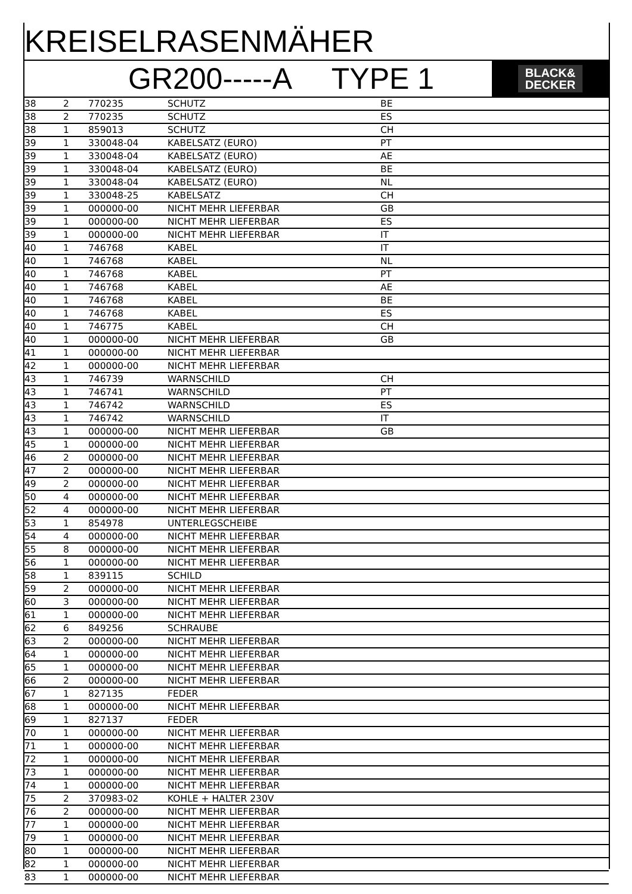KREISELRASENMÄHER
GR200-----A TYPE 1
BLACK&
DECKER
| 38 | 2 | 770235 | SCHUTZ | BE |
| 38 | 2 | 770235 | SCHUTZ | ES |
| 38 | 1 | 859013 | SCHUTZ | CH |
| 39 | 1 | 330048-04 | KABELSATZ (EURO) | PT |
| 39 | 1 | 330048-04 | KABELSATZ (EURO) | AE |
| 39 | 1 | 330048-04 | KABELSATZ (EURO) | BE |
| 39 | 1 | 330048-04 | KABELSATZ (EURO) | NL |
| 39 | 1 | 330048-25 | KABELSATZ | CH |
| 39 | 1 | 000000-00 | NICHT MEHR LIEFERBAR | GB |
| 39 | 1 | 000000-00 | NICHT MEHR LIEFERBAR | ES |
| 39 | 1 | 000000-00 | NICHT MEHR LIEFERBAR | IT |
| 40 | 1 | 746768 | KABEL | IT |
| 40 | 1 | 746768 | KABEL | NL |
| 40 | 1 | 746768 | KABEL | PT |
| 40 | 1 | 746768 | KABEL | AE |
| 40 | 1 | 746768 | KABEL | BE |
| 40 | 1 | 746768 | KABEL | ES |
| 40 | 1 | 746775 | KABEL | CH |
| 40 | 1 | 000000-00 | NICHT MEHR LIEFERBAR | GB |
| 41 | 1 | 000000-00 | NICHT MEHR LIEFERBAR | |
| 42 | 1 | 000000-00 | NICHT MEHR LIEFERBAR | |
| 43 | 1 | 746739 | WARNSCHILD | CH |
| 43 | 1 | 746741 | WARNSCHILD | PT |
| 43 | 1 | 746742 | WARNSCHILD | ES |
| 43 | 1 | 746742 | WARNSCHILD | IT |
| 43 | 1 | 000000-00 | NICHT MEHR LIEFERBAR | GB |
| 45 | 1 | 000000-00 | NICHT MEHR LIEFERBAR | |
| 46 | 2 | 000000-00 | NICHT MEHR LIEFERBAR | |
| 47 | 2 | 000000-00 | NICHT MEHR LIEFERBAR | |
| 49 | 2 | 000000-00 | NICHT MEHR LIEFERBAR | |
| 50 | 4 | 000000-00 | NICHT MEHR LIEFERBAR | |
| 52 | 4 | 000000-00 | NICHT MEHR LIEFERBAR | |
| 53 | 1 | 854978 | UNTERLEGSCHEIBE | |
| 54 | 4 | 000000-00 | NICHT MEHR LIEFERBAR | |
| 55 | 8 | 000000-00 | NICHT MEHR LIEFERBAR | |
| 56 | 1 | 000000-00 | NICHT MEHR LIEFERBAR | |
| 58 | 1 | 839115 | SCHILD | |
| 59 | 2 | 000000-00 | NICHT MEHR LIEFERBAR | |
| 60 | 3 | 000000-00 | NICHT MEHR LIEFERBAR | |
| 61 | 1 | 000000-00 | NICHT MEHR LIEFERBAR | |
| 62 | 6 | 849256 | SCHRAUBE | |
| 63 | 2 | 000000-00 | NICHT MEHR LIEFERBAR | |
| 64 | 1 | 000000-00 | NICHT MEHR LIEFERBAR | |
| 65 | 1 | 000000-00 | NICHT MEHR LIEFERBAR | |
| 66 | 2 | 000000-00 | NICHT MEHR LIEFERBAR | |
| 67 | 1 | 827135 | FEDER | |
| 68 | 1 | 000000-00 | NICHT MEHR LIEFERBAR | |
| 69 | 1 | 827137 | FEDER | |
| 70 | 1 | 000000-00 | NICHT MEHR LIEFERBAR | |
| 71 | 1 | 000000-00 | NICHT MEHR LIEFERBAR | |
| 72 | 1 | 000000-00 | NICHT MEHR LIEFERBAR | |
| 73 | 1 | 000000-00 | NICHT MEHR LIEFERBAR | |
| 74 | 1 | 000000-00 | NICHT MEHR LIEFERBAR | |
| 75 | 2 | 370983-02 | KOHLE + HALTER 230V | |
| 76 | 2 | 000000-00 | NICHT MEHR LIEFERBAR | |
| 77 | 1 | 000000-00 | NICHT MEHR LIEFERBAR | |
| 79 | 1 | 000000-00 | NICHT MEHR LIEFERBAR | |
| 80 | 1 | 000000-00 | NICHT MEHR LIEFERBAR | |
| 82 | 1 | 000000-00 | NICHT MEHR LIEFERBAR | |
| 83 | 1 | 000000-00 | NICHT MEHR LIEFERBAR | |